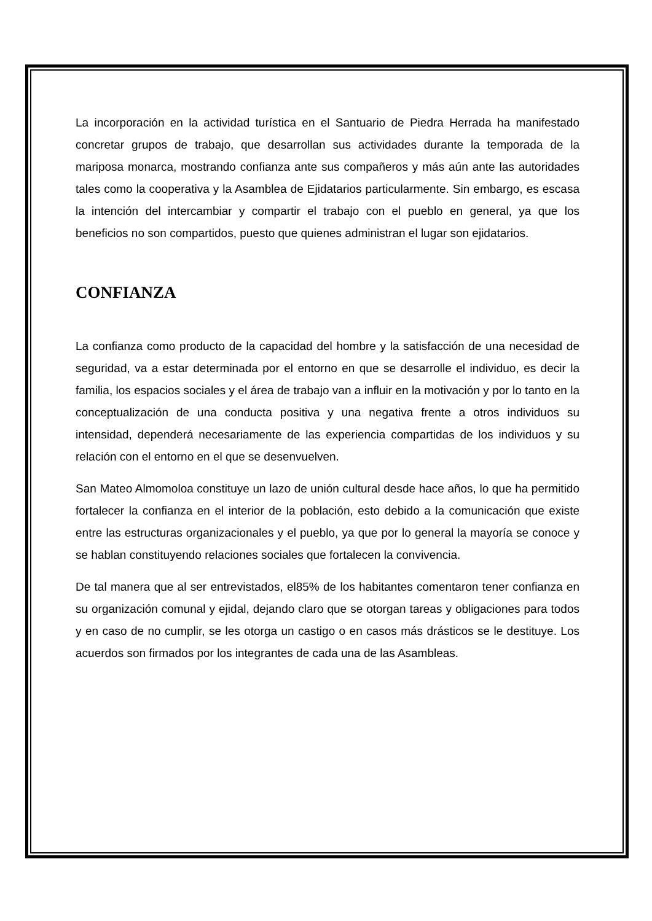La incorporación en la actividad turística en el Santuario de Piedra Herrada ha manifestado concretar grupos de trabajo, que desarrollan sus actividades durante la temporada de la mariposa monarca, mostrando confianza ante sus compañeros y más aún ante las autoridades tales como la cooperativa y la Asamblea de Ejidatarios particularmente. Sin embargo, es escasa la intención del intercambiar y compartir el trabajo con el pueblo en general, ya que los beneficios no son compartidos, puesto que quienes administran el lugar son ejidatarios.
CONFIANZA
La confianza como producto de la capacidad del hombre y la satisfacción de una necesidad de seguridad, va a estar determinada por el entorno en que se desarrolle el individuo, es decir la familia, los espacios sociales y el área de trabajo van a influir en la motivación y por lo tanto en la conceptualización de una conducta positiva y una negativa frente a otros individuos su intensidad, dependerá necesariamente de las experiencia compartidas de los individuos y su relación con el entorno en el que se desenvuelven.
San Mateo Almomoloa constituye un lazo de unión cultural desde hace años, lo que ha permitido fortalecer la confianza en el interior de la población, esto debido a la comunicación que existe entre las estructuras organizacionales y el pueblo, ya que por lo general la mayoría se conoce y se hablan constituyendo relaciones sociales que fortalecen la convivencia.
De tal manera que al ser entrevistados, el85% de los habitantes comentaron tener confianza en su organización comunal y ejidal, dejando claro que se otorgan tareas y obligaciones para todos y en caso de no cumplir, se les otorga un castigo o en casos más drásticos se le destituye. Los acuerdos son firmados por los integrantes de cada una de las Asambleas.